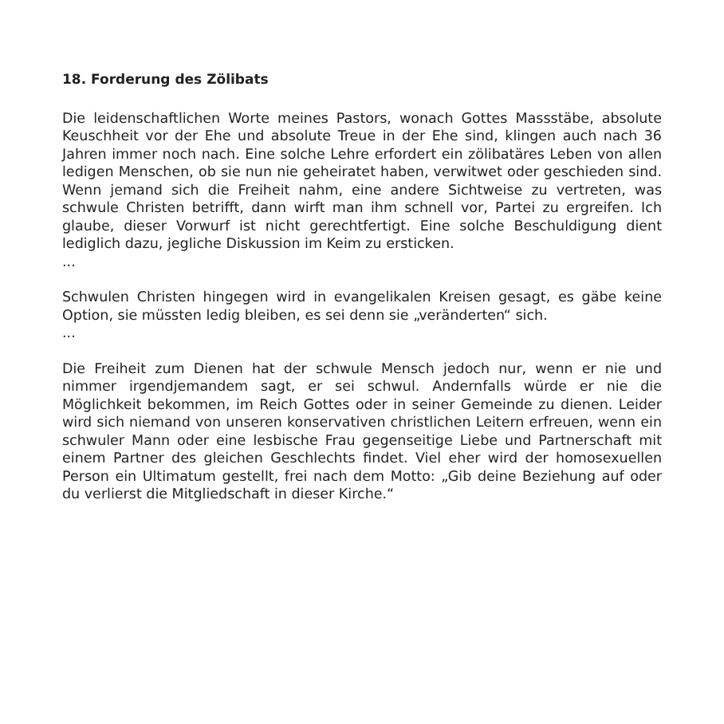18. Forderung des Zölibats
Die leidenschaftlichen Worte meines Pastors, wonach Gottes Massstäbe, absolute Keuschheit vor der Ehe und absolute Treue in der Ehe sind, klingen auch nach 36 Jahren immer noch nach. Eine solche Lehre erfordert ein zölibatäres Leben von allen ledigen Menschen, ob sie nun nie geheiratet haben, verwitwet oder geschieden sind. Wenn jemand sich die Freiheit nahm, eine andere Sichtweise zu vertreten, was schwule Christen betrifft, dann wirft man ihm schnell vor, Partei zu ergreifen. Ich glaube, dieser Vorwurf ist nicht gerechtfertigt. Eine solche Beschuldigung dient lediglich dazu, jegliche Diskussion im Keim zu ersticken.
...
Schwulen Christen hingegen wird in evangelikalen Kreisen gesagt, es gäbe keine Option, sie müssten ledig bleiben, es sei denn sie „veränderten“ sich.
...
Die Freiheit zum Dienen hat der schwule Mensch jedoch nur, wenn er nie und nimmer irgendjemandem sagt, er sei schwul. Andernfalls würde er nie die Möglichkeit bekommen, im Reich Gottes oder in seiner Gemeinde zu dienen. Leider wird sich niemand von unseren konservativen christlichen Leitern erfreuen, wenn ein schwuler Mann oder eine lesbische Frau gegenseitige Liebe und Partnerschaft mit einem Partner des gleichen Geschlechts findet. Viel eher wird der homosexuellen Person ein Ultimatum gestellt, frei nach dem Motto: „Gib deine Beziehung auf oder du verlierst die Mitgliedschaft in dieser Kirche.“